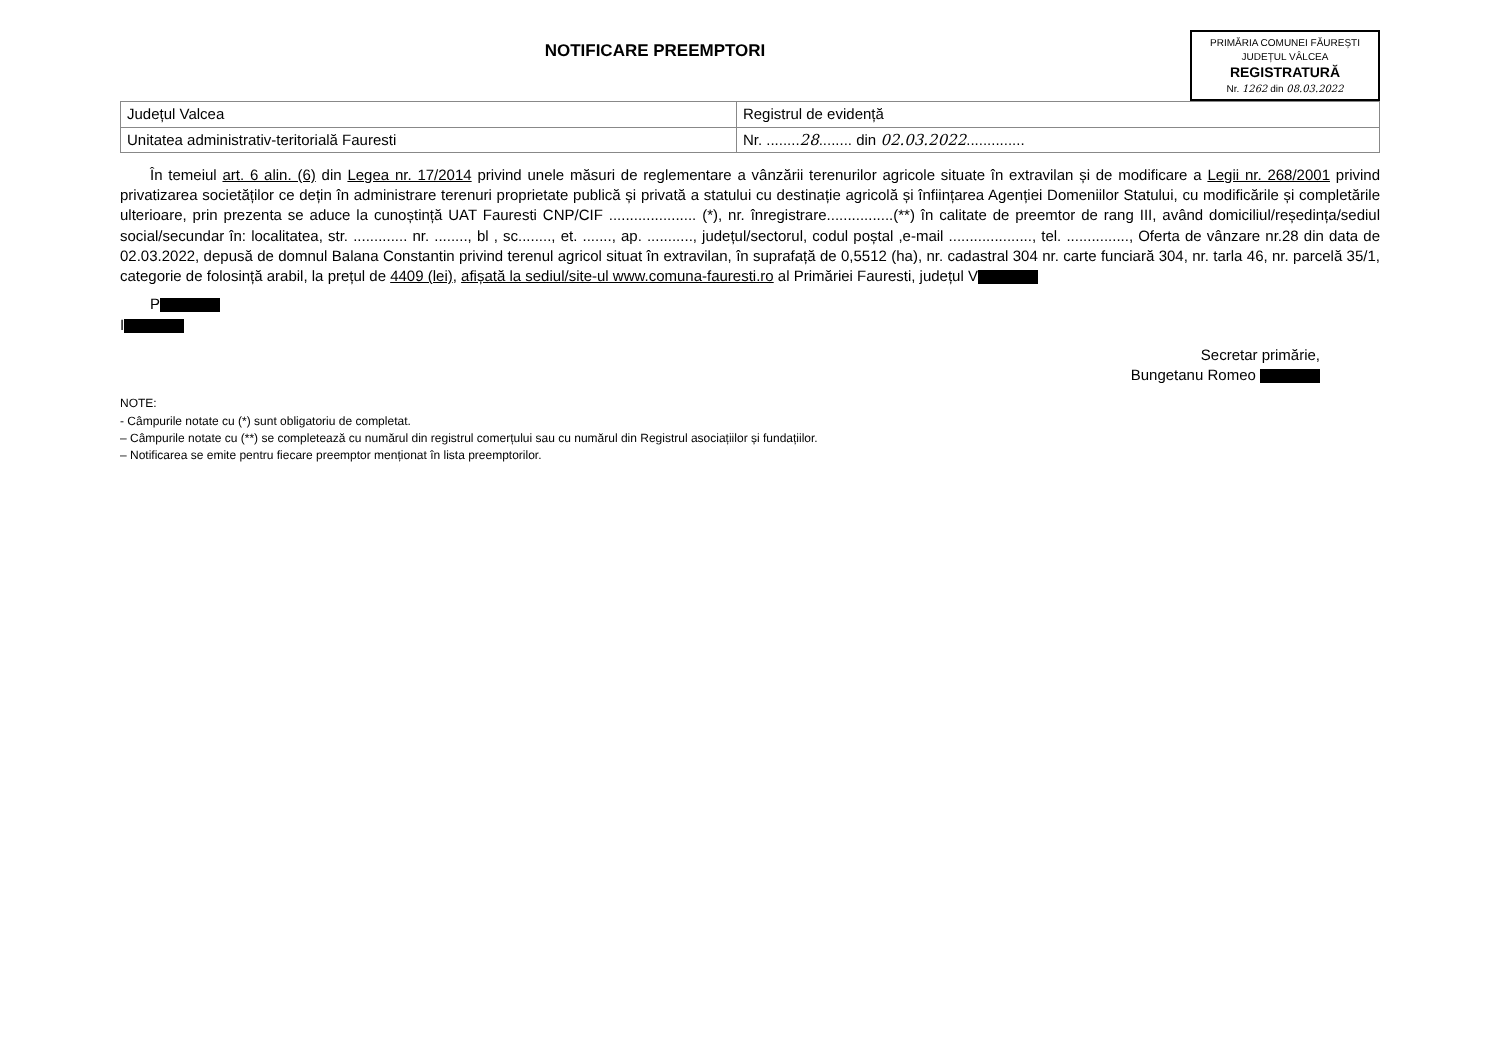PRIMĂRIA COMUNEI FĂUREȘTI
JUDEȚUL VÂLCEA
REGISTRATURĂ
Nr. 1262 din 08.03.2022
NOTIFICARE PREEMPTORI
| Județul Valcea | Registrul de evidență |
| Unitatea administrativ-teritorială Fauresti | Nr. ........ 28 ........ din 02.03.2022 .............. |
În temeiul art. 6 alin. (6) din Legea nr. 17/2014 privind unele măsuri de reglementare a vânzării terenurilor agricole situate în extravilan și de modificare a Legii nr. 268/2001 privind privatizarea societăților ce dețin în administrare terenuri proprietate publică și privată a statului cu destinație agricolă și înființarea Agenției Domeniilor Statului, cu modificările și completările ulterioare, prin prezenta se aduce la cunoștință UAT Fauresti CNP/CIF ..................... (*), nr. înregistrare................(**) în calitate de preemtor de rang III, având domiciliul/reședința/sediul social/secundar în: localitatea, str. ............. nr. ........, bl , sc........, et. ......., ap. ..........., județul/sectorul, codul poștal ,e-mail ...................., tel. ..............., Oferta de vânzare nr.28 din data de 02.03.2022, depusă de domnul Balana Constantin privind terenul agricol situat în extravilan, în suprafață de 0,5512 (ha), nr. cadastral 304 nr. carte funciară 304, nr. tarla 46, nr. parcelă 35/1, categorie de folosință arabil, la prețul de 4409 (lei), afișată la sediul/site-ul www.comuna-fauresti.ro al Primăriei Fauresti, județul V
P
I
Secretar primărie,
Bungetanu Romeo
NOTE:
- Câmpurile notate cu (*) sunt obligatoriu de completat.
– Câmpurile notate cu (**) se completează cu numărul din registrul comerțului sau cu numărul din Registrul asociațiilor și fundațiilor.
– Notificarea se emite pentru fiecare preemptor menționat în lista preemptorilor.